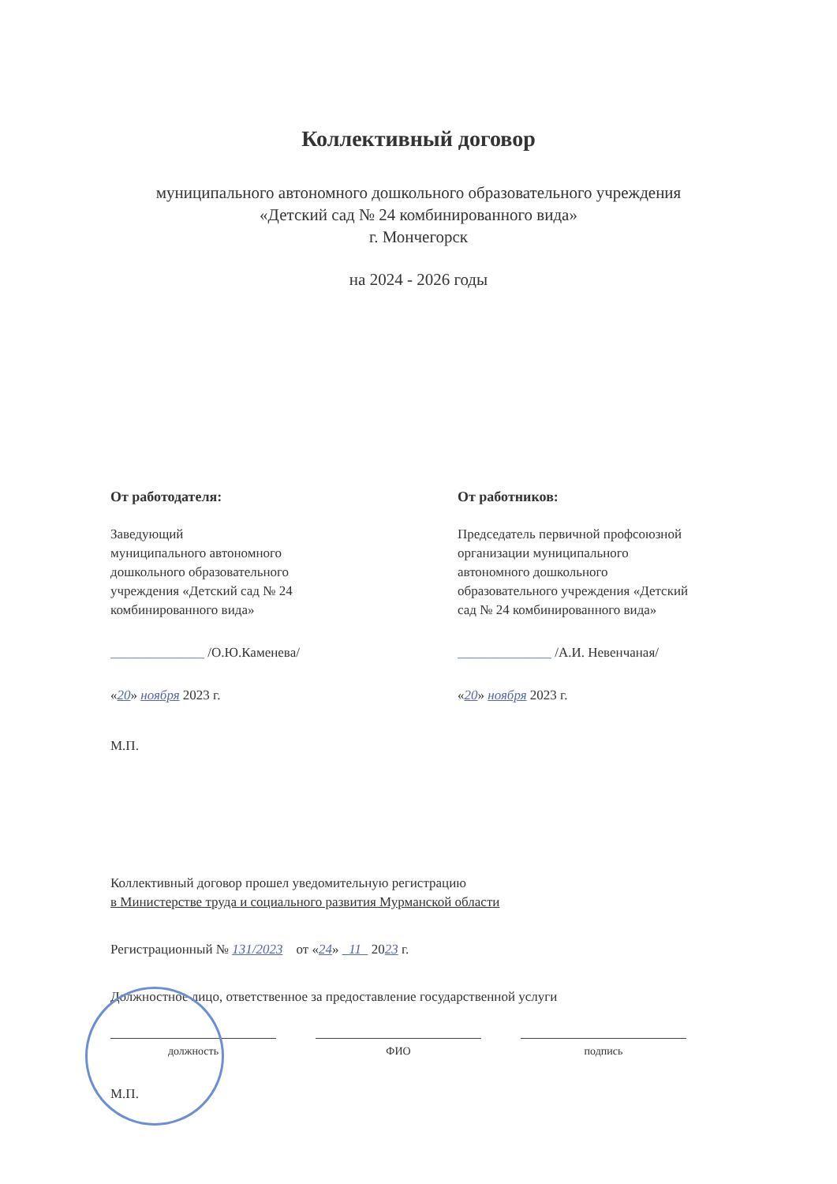Коллективный договор
муниципального автономного дошкольного образовательного учреждения
«Детский сад № 24 комбинированного вида»
г. Мончегорск
на 2024 - 2026 годы
От работодателя:
Заведующий
муниципального автономного
дошкольного образовательного
учреждения «Детский сад № 24
комбинированного вида»
______________ /О.Ю.Каменева/
«20» ноября 2023 г.
М.П.
От работников:
Председатель первичной профсоюзной
организации муниципального
автономного дошкольного
образовательного учреждения «Детский
сад № 24 комбинированного вида»
______________ /А.И. Невенчаная/
«20» ноября 2023 г.
Коллективный договор прошел уведомительную регистрацию
в Министерстве труда и социального развития Мурманской области
Регистрационный № 131/2023 от «24» 11 2023 г.
Должностное лицо, ответственное за предоставление государственной услуги
должность ФИО подпись
М.П.